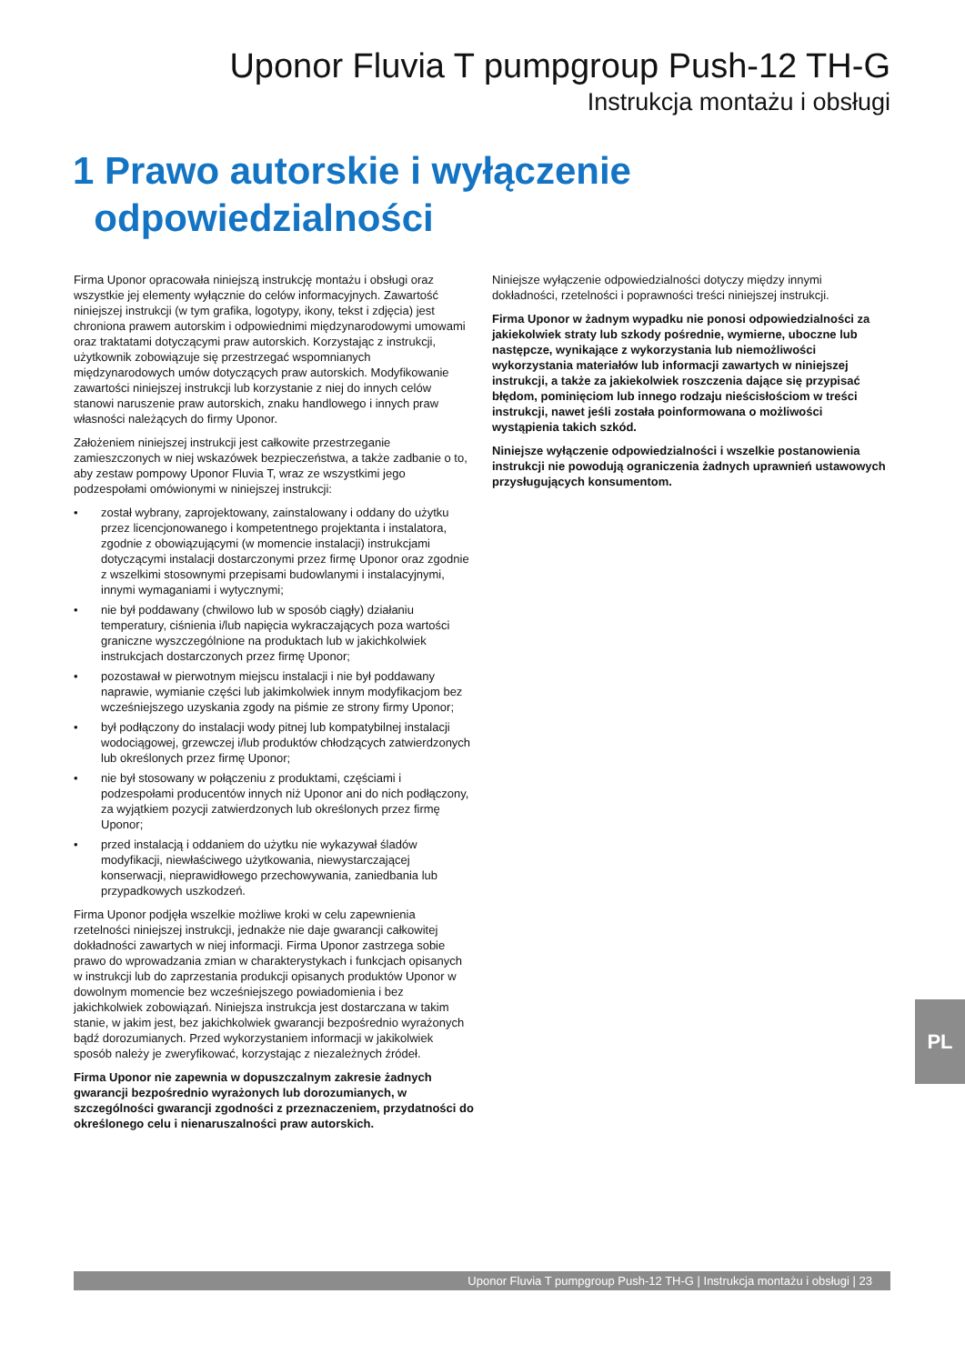Uponor Fluvia T pumpgroup Push-12 TH-G
Instrukcja montażu i obsługi
1 Prawo autorskie i wyłączenie
odpowiedzialności
Firma Uponor opracowała niniejszą instrukcję montażu i obsługi oraz wszystkie jej elementy wyłącznie do celów informacyjnych. Zawartość niniejszej instrukcji (w tym grafika, logotypy, ikony, tekst i zdjęcia) jest chroniona prawem autorskim i odpowiednimi międzynarodowymi umowami oraz traktatami dotyczącymi praw autorskich. Korzystając z instrukcji, użytkownik zobowiązuje się przestrzegać wspomnianych międzynarodowych umów dotyczących praw autorskich. Modyfikowanie zawartości niniejszej instrukcji lub korzystanie z niej do innych celów stanowi naruszenie praw autorskich, znaku handlowego i innych praw własności należących do firmy Uponor.
Założeniem niniejszej instrukcji jest całkowite przestrzeganie zamieszczonych w niej wskazówek bezpieczeństwa, a także zadbanie o to, aby zestaw pompowy Uponor Fluvia T, wraz ze wszystkimi jego podzespołami omówionymi w niniejszej instrukcji:
• został wybrany, zaprojektowany, zainstalowany i oddany do użytku przez licencjonowanego i kompetentnego projektanta i instalatora, zgodnie z obowiązującymi (w momencie instalacji) instrukcjami dotyczącymi instalacji dostarczonymi przez firmę Uponor oraz zgodnie z wszelkimi stosownymi przepisami budowlanymi i instalacyjnymi, innymi wymaganiami i wytycznymi;
• nie był poddawany (chwilowo lub w sposób ciągły) działaniu temperatury, ciśnienia i/lub napięcia wykraczających poza wartości graniczne wyszczególnione na produktach lub w jakichkolwiek instrukcjach dostarczonych przez firmę Uponor;
• pozostawał w pierwotnym miejscu instalacji i nie był poddawany naprawie, wymianie części lub jakimkolwiek innym modyfikacjom bez wcześniejszego uzyskania zgody na piśmie ze strony firmy Uponor;
• był podłączony do instalacji wody pitnej lub kompatybilnej instalacji wodociągowej, grzewczej i/lub produktów chłodzących zatwierdzonych lub określonych przez firmę Uponor;
• nie był stosowany w połączeniu z produktami, częściami i podzespołami producentów innych niż Uponor ani do nich podłączony, za wyjątkiem pozycji zatwierdzonych lub określonych przez firmę Uponor;
• przed instalacją i oddaniem do użytku nie wykazywał śladów modyfikacji, niewłaściwego użytkowania, niewystarczającej konserwacji, nieprawidłowego przechowywania, zaniedbania lub przypadkowych uszkodzeń.
Firma Uponor podjęła wszelkie możliwe kroki w celu zapewnienia rzetelności niniejszej instrukcji, jednakże nie daje gwarancji całkowitej dokładności zawartych w niej informacji. Firma Uponor zastrzega sobie prawo do wprowadzania zmian w charakterystykach i funkcjach opisanych w instrukcji lub do zaprzestania produkcji opisanych produktów Uponor w dowolnym momencie bez wcześniejszego powiadomienia i bez jakichkolwiek zobowiązań. Niniejsza instrukcja jest dostarczana w takim stanie, w jakim jest, bez jakichkolwiek gwarancji bezpośrednio wyrażonych bądź dorozumianych. Przed wykorzystaniem informacji w jakikolwiek sposób należy je zweryfikować, korzystając z niezależnych źródeł.
Firma Uponor nie zapewnia w dopuszczalnym zakresie żadnych gwarancji bezpośrednio wyrażonych lub dorozumianych, w szczególności gwarancji zgodności z przeznaczeniem, przydatności do określonego celu i nienaruszalności praw autorskich.
Niniejsze wyłączenie odpowiedzialności dotyczy między innymi dokładności, rzetelności i poprawności treści niniejszej instrukcji.
Firma Uponor w żadnym wypadku nie ponosi odpowiedzialności za jakiekolwiek straty lub szkody pośrednie, wymierne, uboczne lub następcze, wynikające z wykorzystania lub niemożliwości wykorzystania materiałów lub informacji zawartych w niniejszej instrukcji, a także za jakiekolwiek roszczenia dające się przypisać błędom, pominięciom lub innego rodzaju nieścisłościom w treści instrukcji, nawet jeśli została poinformowana o możliwości wystąpienia takich szkód.
Niniejsze wyłączenie odpowiedzialności i wszelkie postanowienia instrukcji nie powodują ograniczenia żadnych uprawnień ustawowych przysługujących konsumentom.
PL
Uponor Fluvia T pumpgroup Push-12 TH-G | Instrukcja montażu i obsługi | 23